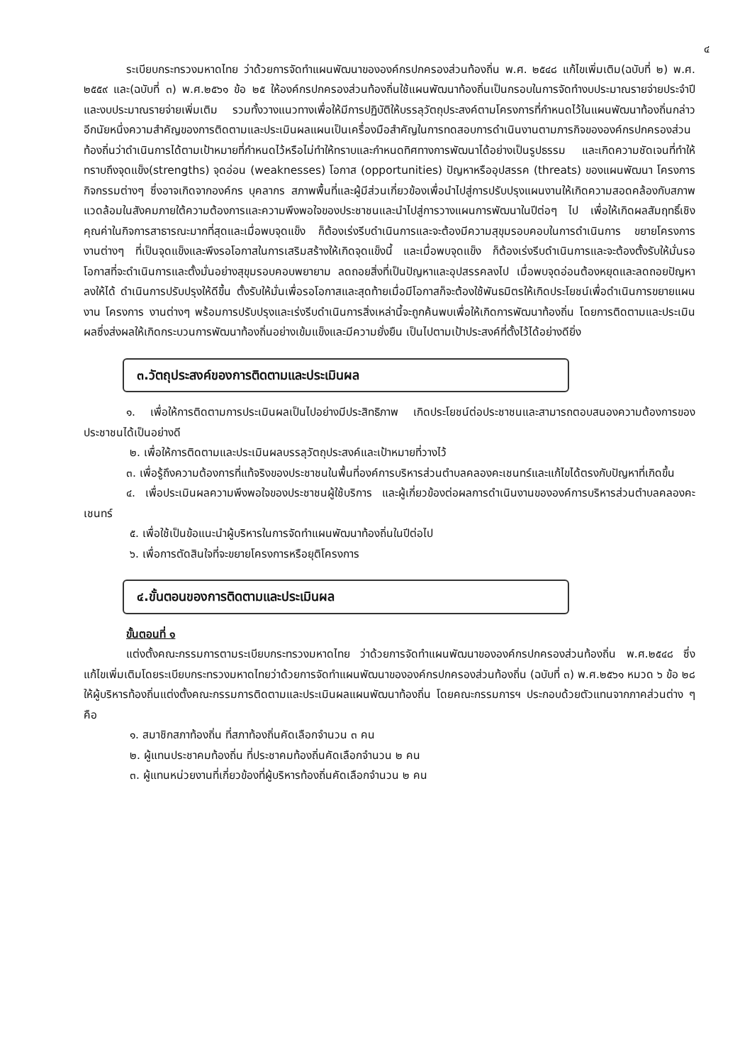๔
ระเบียบกระทรวงมหาดไทย ว่าด้วยการจัดทำแผนพัฒนาขององค์กรปกครองส่วนท้องถิ่น พ.ศ. ๒๕๔๘ แก้ไขเพิ่มเติม(ฉบับที่ ๒) พ.ศ. ๒๕๕๙ และ(ฉบับที่ ๓) พ.ศ.๒๕๖๑ ข้อ ๒๕ ให้องค์กรปกครองส่วนท้องถิ่นใช้แผนพัฒนาท้องถิ่นเป็นกรอบในการจัดทำงบประมาณรายจ่ายประจำปี และงบประมาณรายจ่ายเพิ่มเติม รวมทั้งวางแนวทางเพื่อให้มีการปฏิบัติให้บรรลุวัตถุประสงค์ตามโครงการที่กำหนดไว้ในแผนพัฒนาท้องถิ่นกล่าวอีกนัยหนึ่งความสำคัญของการติดตามและประเมินผลแผนเป็นเครื่องมือสำคัญในการทดสอบการดำเนินงานตามภารกิจขององค์กรปกครองส่วนท้องถิ่นว่าดำเนินการได้ตามเป้าหมายที่กำหนดไว้หรือไม่ทำให้ทราบและกำหนดทิศทางการพัฒนาได้อย่างเป็นรูปธรรม และเกิดความชัดเจนที่ทำให้ทราบถึงจุดแข็ง(strengths) จุดอ่อน (weaknesses) โอกาส (opportunities) ปัญหาหรืออุปสรรค (threats) ของแผนพัฒนา โครงการ กิจกรรมต่างๆ ซึ่งอาจเกิดจากองค์กร บุคลากร สภาพพื้นที่และผู้มีส่วนเกี่ยวข้องเพื่อนำไปสู่การปรับปรุงแผนงานให้เกิดความสอดคล้องกับสภาพแวดล้อมในสังคมภายใต้ความต้องการและความพึงพอใจของประชาชนและนำไปสู่การวางแผนการพัฒนาในปีต่อๆ ไป เพื่อให้เกิดผลสัมฤทธิ์เชิงคุณค่าในกิจการสาธารณะมากที่สุดและเมื่อพบจุดแข็ง ก็ต้องเร่งรีบดำเนินการและจะต้องมีความสุขุมรอบคอบในการดำเนินการ ขยายโครงการ งานต่างๆ ที่เป็นจุดแข็งและพึงรอโอกาสในการเสริมสร้างให้เกิดจุดแข็งนี้ และเมื่อพบจุดแข็ง ก็ต้องเร่งรีบดำเนินการและจะต้องตั้งรับให้มั่นรอโอกาสที่จะดำเนินการและตั้งมั่นอย่างสุขุมรอบคอบพยายาม ลดถอยสิ่งที่เป็นปัญหาและอุปสรรคลงไป เมื่อพบจุดอ่อนต้องหยุดและลดถอยปัญหาลงให้ได้ ดำเนินการปรับปรุงให้ดีขึ้น ตั้งรับให้มั่นเพื่อรอโอกาสและสุดท้ายเมื่อมีโอกาสก็จะต้องใช้พันธมิตรให้เกิดประโยชน์เพื่อดำเนินการขยายแผนงาน โครงการ งานต่างๆ พร้อมการปรับปรุงและเร่งรีบดำเนินการสิ่งเหล่านี้จะถูกค้นพบเพื่อให้เกิดการพัฒนาท้องถิ่น โดยการติดตามและประเมินผลซึ่งส่งผลให้เกิดกระบวนการพัฒนาท้องถิ่นอย่างเข้มแข็งและมีความยั่งยืน เป็นไปตามเป้าประสงค์ที่ตั้งไว้ได้อย่างดียิ่ง
๓.วัตถุประสงค์ของการติดตามและประเมินผล
๑. เพื่อให้การติดตามการประเมินผลเป็นไปอย่างมีประสิทธิภาพ เกิดประโยชน์ต่อประชาชนและสามารถตอบสนองความต้องการของประชาชนได้เป็นอย่างดี
๒. เพื่อให้การติดตามและประเมินผลบรรลุวัตถุประสงค์และเป้าหมายที่วางไว้
๓. เพื่อรู้ถึงความต้องการที่แท้จริงของประชาชนในพื้นที่องค์การบริหารส่วนตำบลคลองคะเชนทร์และแก้ไขได้ตรงกับปัญหาที่เกิดขึ้น
๔. เพื่อประเมินผลความพึงพอใจของประชาชนผู้ใช้บริการ และผู้เกี่ยวข้องต่อผลการดำเนินงานขององค์การบริหารส่วนตำบลคลองคะเชนทร์
๕. เพื่อใช้เป็นข้อแนะนำผู้บริหารในการจัดทำแผนพัฒนาท้องถิ่นในปีต่อไป
๖. เพื่อการตัดสินใจที่จะขยายโครงการหรือยุติโครงการ
๔.ขั้นตอนของการติดตามและประเมินผล
ขั้นตอนที่ ๑
แต่งตั้งคณะกรรมการตามระเบียบกระทรวงมหาดไทย ว่าด้วยการจัดทำแผนพัฒนาขององค์กรปกครองส่วนท้องถิ่น พ.ศ.๒๕๔๘ ซึ่งแก้ไขเพิ่มเติมโดยระเบียบกระทรวงมหาดไทยว่าด้วยการจัดทำแผนพัฒนาขององค์กรปกครองส่วนท้องถิ่น (ฉบับที่ ๓) พ.ศ.๒๕๖๑ หมวด ๖ ข้อ ๒๘ ให้ผู้บริหารท้องถิ่นแต่งตั้งคณะกรรมการติดตามและประเมินผลแผนพัฒนาท้องถิ่น โดยคณะกรรมการฯ ประกอบด้วยตัวแทนจากภาคส่วนต่าง ๆ คือ
๑. สมาชิกสภาท้องถิ่น ที่สภาท้องถิ่นคัดเลือกจำนวน ๓ คน
๒. ผู้แทนประชาคมท้องถิ่น ที่ประชาคมท้องถิ่นคัดเลือกจำนวน ๒ คน
๓. ผู้แทนหน่วยงานที่เกี่ยวข้องที่ผู้บริหารท้องถิ่นคัดเลือกจำนวน ๒ คน